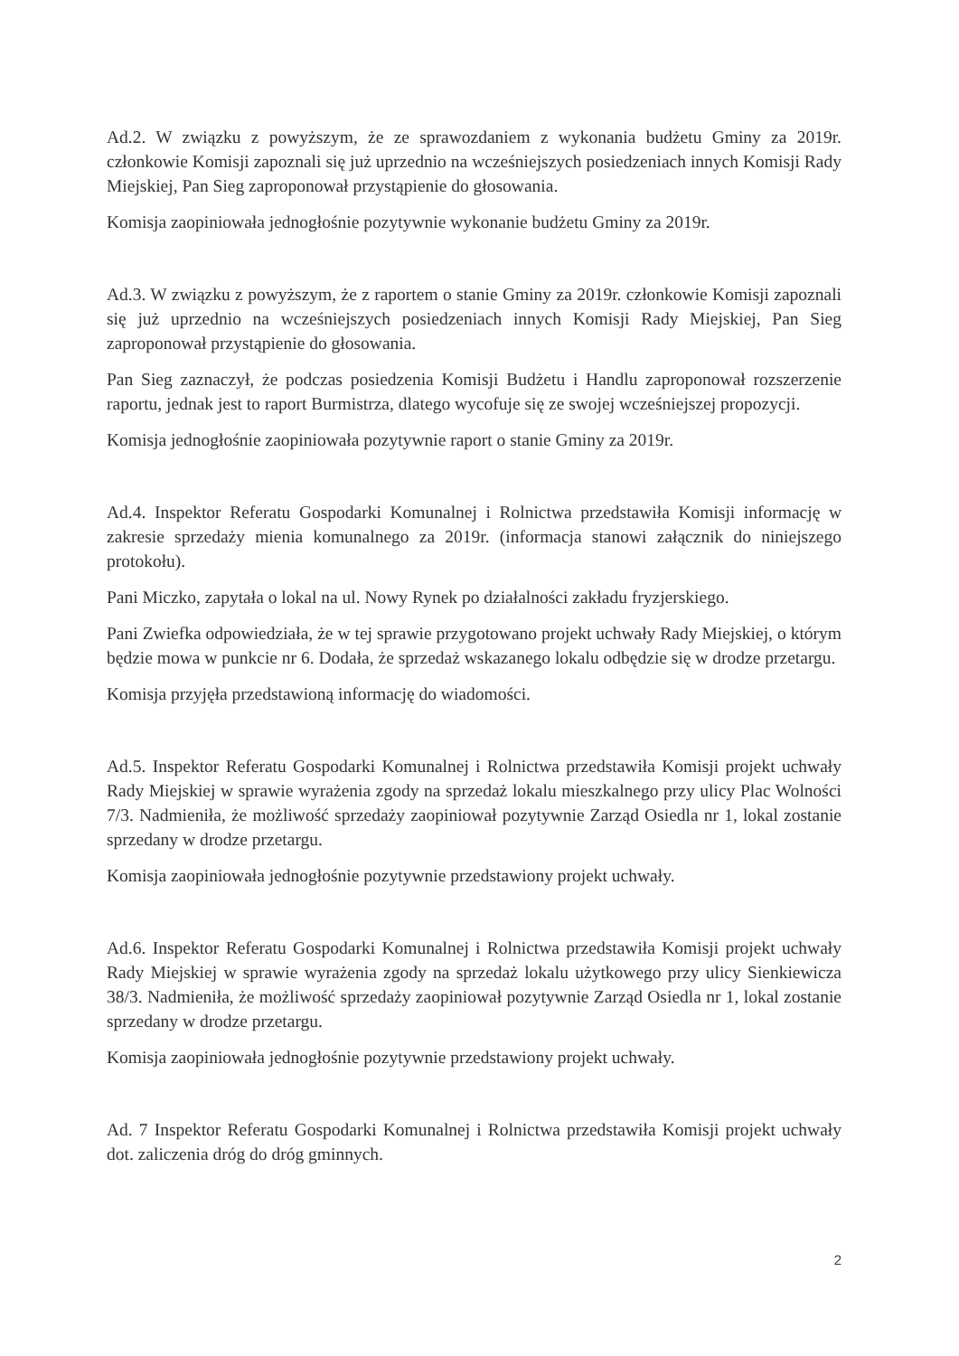Ad.2. W związku z powyższym, że ze sprawozdaniem z wykonania budżetu Gminy za 2019r. członkowie Komisji zapoznali się już uprzednio na wcześniejszych posiedzeniach innych Komisji Rady Miejskiej, Pan Sieg zaproponował przystąpienie do głosowania.
Komisja zaopiniowała jednogłośnie pozytywnie wykonanie budżetu Gminy za 2019r.
Ad.3. W związku z powyższym, że z raportem o stanie Gminy za 2019r. członkowie Komisji zapoznali się już uprzednio na wcześniejszych posiedzeniach innych Komisji Rady Miejskiej, Pan Sieg zaproponował przystąpienie do głosowania.
Pan Sieg zaznaczył, że podczas posiedzenia Komisji Budżetu i Handlu zaproponował rozszerzenie raportu, jednak jest to raport Burmistrza, dlatego wycofuje się ze swojej wcześniejszej propozycji.
Komisja jednogłośnie zaopiniowała pozytywnie raport o stanie Gminy za 2019r.
Ad.4. Inspektor Referatu Gospodarki Komunalnej i Rolnictwa przedstawiła Komisji informację w zakresie sprzedaży mienia komunalnego za 2019r. (informacja stanowi załącznik do niniejszego protokołu).
Pani Miczko, zapytała o lokal na ul. Nowy Rynek po działalności zakładu fryzjerskiego.
Pani Zwiefka odpowiedziała, że w tej sprawie przygotowano projekt uchwały Rady Miejskiej, o którym będzie mowa w punkcie nr 6. Dodała, że sprzedaż wskazanego lokalu odbędzie się w drodze przetargu.
Komisja przyjęła przedstawioną informację do wiadomości.
Ad.5. Inspektor Referatu Gospodarki Komunalnej i Rolnictwa przedstawiła Komisji projekt uchwały Rady Miejskiej w sprawie wyrażenia zgody na sprzedaż lokalu mieszkalnego przy ulicy Plac Wolności 7/3. Nadmieniła, że możliwość sprzedaży zaopiniował pozytywnie Zarząd Osiedla nr 1, lokal zostanie sprzedany w drodze przetargu.
Komisja zaopiniowała jednogłośnie pozytywnie przedstawiony projekt uchwały.
Ad.6. Inspektor Referatu Gospodarki Komunalnej i Rolnictwa przedstawiła Komisji projekt uchwały Rady Miejskiej w sprawie wyrażenia zgody na sprzedaż lokalu użytkowego przy ulicy Sienkiewicza 38/3. Nadmieniła, że możliwość sprzedaży zaopiniował pozytywnie Zarząd Osiedla nr 1, lokal zostanie sprzedany w drodze przetargu.
Komisja zaopiniowała jednogłośnie pozytywnie przedstawiony projekt uchwały.
Ad. 7 Inspektor Referatu Gospodarki Komunalnej i Rolnictwa przedstawiła Komisji projekt uchwały dot. zaliczenia dróg do dróg gminnych.
2